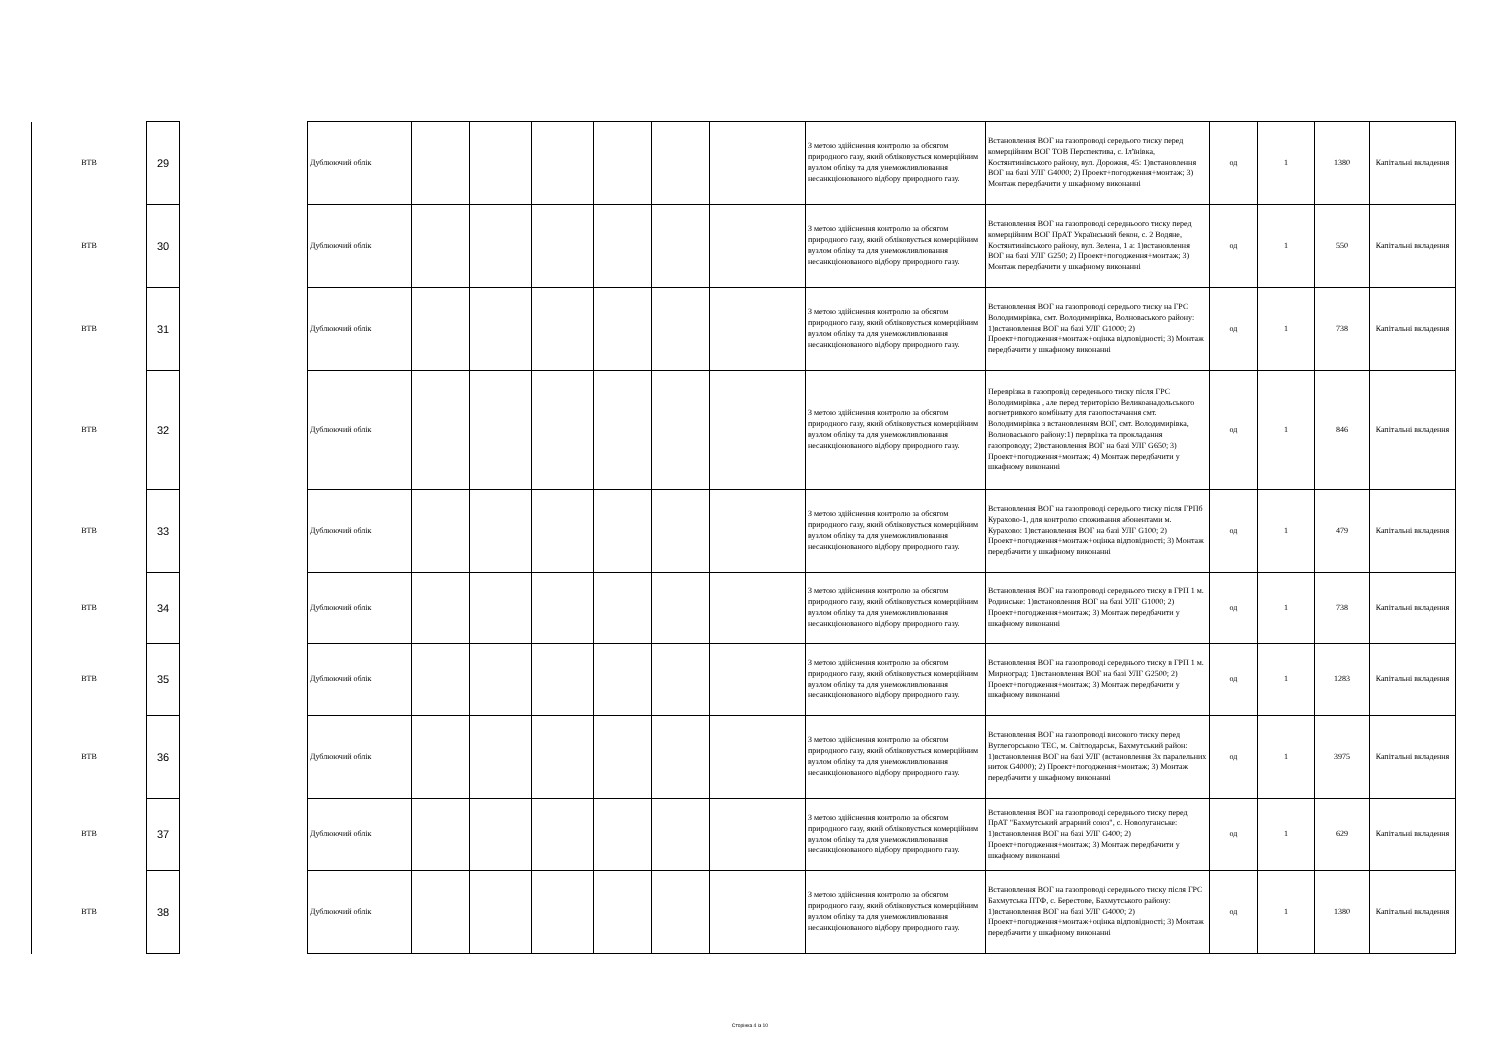| ВТВ | 29 |
| ВТВ | 30 |
| ВТВ | 31 |
| ВТВ | 32 |
| ВТВ | 33 |
| ВТВ | 34 |
| ВТВ | 35 |
| ВТВ | 36 |
| ВТВ | 37 |
| ВТВ | 38 |
| Дублюючий облік | | | | | | | З метою здійснення контролю за обсягом природного газу, який обліковується комерційним вузлом обліку та для унеможливлювання несанкціонованого відбору природного газу. | Встановлення ВОГ на газопроводі середього тиску перед комерційним ВОГ ТОВ Перспектива, с. Іл'їнівка, Костянтинівського району, вул. Дорожня, 45: 1)встановлення ВОГ на базі УЛГ G4000; 2) Проект+погодження+монтаж; 3) Монтаж передбачити у шкафному виконанні | од | 1 | 1380 | Капітальні вкладення |
| Дублюючий облік | | | | | | | З метою здійснення контролю за обсягом природного газу, який обліковується комерційним вузлом обліку та для унеможливлювання несанкціонованого відбору природного газу. | Встановлення ВОГ на газопроводі середньоого тиску перед комерційним ВОГ ПрАТ Український бекон, с. 2 Водяне, Костянтинівського району, вул. Зелена, 1 а: 1)встановлення ВОГ на базі УЛГ G250; 2) Проект+погодження+монтаж; 3) Монтаж передбачити у шкафному виконанні | од | 1 | 550 | Капітальні вкладення |
| Дублюючий облік | | | | | | | З метою здійснення контролю за обсягом природного газу, який обліковується комерційним вузлом обліку та для унеможливлювання несанкціонованого відбору природного газу. | Встановлення ВОГ на газопроводі середього тиску на ГРС Володимирівка, смт. Володимирівка, Волноваського району: 1)встановлення ВОГ на базі УЛГ G1000; 2) Проект+погодження+монтаж+оцінка відповідності; 3) Монтаж передбачити у шкафному виконанні | од | 1 | 738 | Капітальні вкладення |
| Дублюючий облік | | | | | | | З метою здійснення контролю за обсягом природного газу, який обліковується комерційним вузлом обліку та для унеможливлювання несанкціонованого відбору природного газу. | Переврізка в газопровід середенього тиску після ГРС Володимирівка , але перед територією Великоанадольського вогнетривкого комбінату для газопостачання смт. Володимирівка з встановленням ВОГ, смт. Володимирівка, Волноваського району:1) перврізка та прокладання газопроводу; 2)встановлення ВОГ на базі УЛГ G650; 3) Проект+погодження+монтаж; 4) Монтаж передбачити у шкафному виконанні | од | 1 | 846 | Капітальні вкладення |
| Дублюючий облік | | | | | | | З метою здійснення контролю за обсягом природного газу, який обліковується комерційним вузлом обліку та для унеможливлювання несанкціонованого відбору природного газу. | Встановлення ВОГ на газопроводі середього тиску після ГРПб Курахово-1, для контролю споживання абонентами м. Курахово: 1)встановлення ВОГ на базі УЛГ G100; 2) Проект+погодження+монтаж+оцінка відповідності; 3) Монтаж передбачити у шкафному виконанні | од | 1 | 479 | Капітальні вкладення |
| Дублюючий облік | | | | | | | З метою здійснення контролю за обсягом природного газу, який обліковується комерційним вузлом обліку та для унеможливлювання несанкціонованого відбору природного газу. | Встановлення ВОГ на газопроводі середнього тиску в ГРП 1 м. Родинське: 1)встановлення ВОГ на базі УЛГ G1000; 2) Проект+погодження+монтаж; 3) Монтаж передбачити у шкафному виконанні | од | 1 | 738 | Капітальні вкладення |
| Дублюючий облік | | | | | | | З метою здійснення контролю за обсягом природного газу, який обліковується комерційним вузлом обліку та для унеможливлювання несанкціонованого відбору природного газу. | Встановлення ВОГ на газопроводі середнього тиску в ГРП 1 м. Мирноград: 1)встановлення ВОГ на базі УЛГ G2500; 2) Проект+погодження+монтаж; 3) Монтаж передбачити у шкафному виконанні | од | 1 | 1283 | Капітальні вкладення |
| Дублюючий облік | | | | | | | З метою здійснення контролю за обсягом природного газу, який обліковується комерційним вузлом обліку та для унеможливлювання несанкціонованого відбору природного газу. | Встановлення ВОГ на газопроводі високого тиску перед Вуглегорською ТЕС, м. Світлодарськ, Бахмутський район: 1)встановлення ВОГ на базі УЛГ (встановлення 3х паралельних ниток G4000); 2) Проект+погодження+монтаж; 3) Монтаж передбачити у шкафному виконанні | од | 1 | 3975 | Капітальні вкладення |
| Дублюючий облік | | | | | | | З метою здійснення контролю за обсягом природного газу, який обліковується комерційним вузлом обліку та для унеможливлювання несанкціонованого відбору природного газу. | Встановлення ВОГ на газопроводі середнього тиску перед ПрАТ "Бахмутський аграрний союз", с. Новолуганське: 1)встановлення ВОГ на базі УЛГ G400; 2) Проект+погодження+монтаж; 3) Монтаж передбачити у шкафному виконанні | од | 1 | 629 | Капітальні вкладення |
| Дублюючий облік | | | | | | | З метою здійснення контролю за обсягом природного газу, який обліковується комерційним вузлом обліку та для унеможливлювання несанкціонованого відбору природного газу. | Встановлення ВОГ на газопроводі середнього тиску після ГРС Бахмутська ПТФ, с. Берестове, Бахмутського району: 1)встановлення ВОГ на базі УЛГ G4000; 2) Проект+погодження+монтаж+оцінка відповідності; 3) Монтаж передбачити у шкафному виконанні | од | 1 | 1380 | Капітальні вкладення |
Сторінка 4 із 10